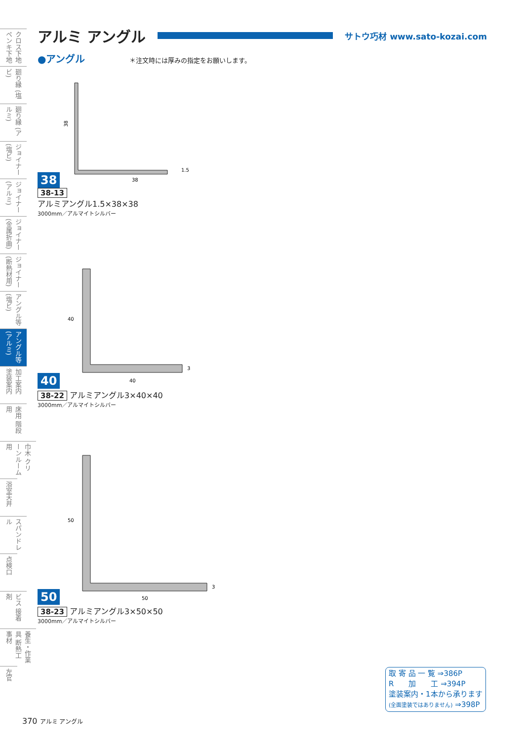クロス下地 ペンキ下地
廻り縁 (塩ビ)
廻り縁 (アルミ)
ジョイナー (塩ビ)
ジョイナー (アルミ)
ジョイナー (金属折曲)
ジョイナー (断熱材用)
アングル等 (塩ビ)
アングル等 (アルミ)
加工案内 塗装案内
床用 階段用
巾木 クリーンルーム用
浴室天井
スパンドレル
点検口
ビス 接着剤
養生・作業具 断熱工事材
左官
アルミ アングル サトウ巧材 www.sato-kozai.com
●アングル ＊注文時には厚みの指定をお願いします。
38
38
38
1.5
38-13
アルミアングル1.5×38×38
3000mm／アルマイトシルバー
40
40
40
3
38-22 アルミアングル3×40×40
3000mm／アルマイトシルバー
50
50
50
3
38-23 アルミアングル3×50×50
3000mm／アルマイトシルバー
取 寄 品 一 覧 ⇒386P
R　　加　　工 ⇒394P
塗装案内・1本から承ります
(全面塗装ではありません) ⇒398P
370 アルミ アングル